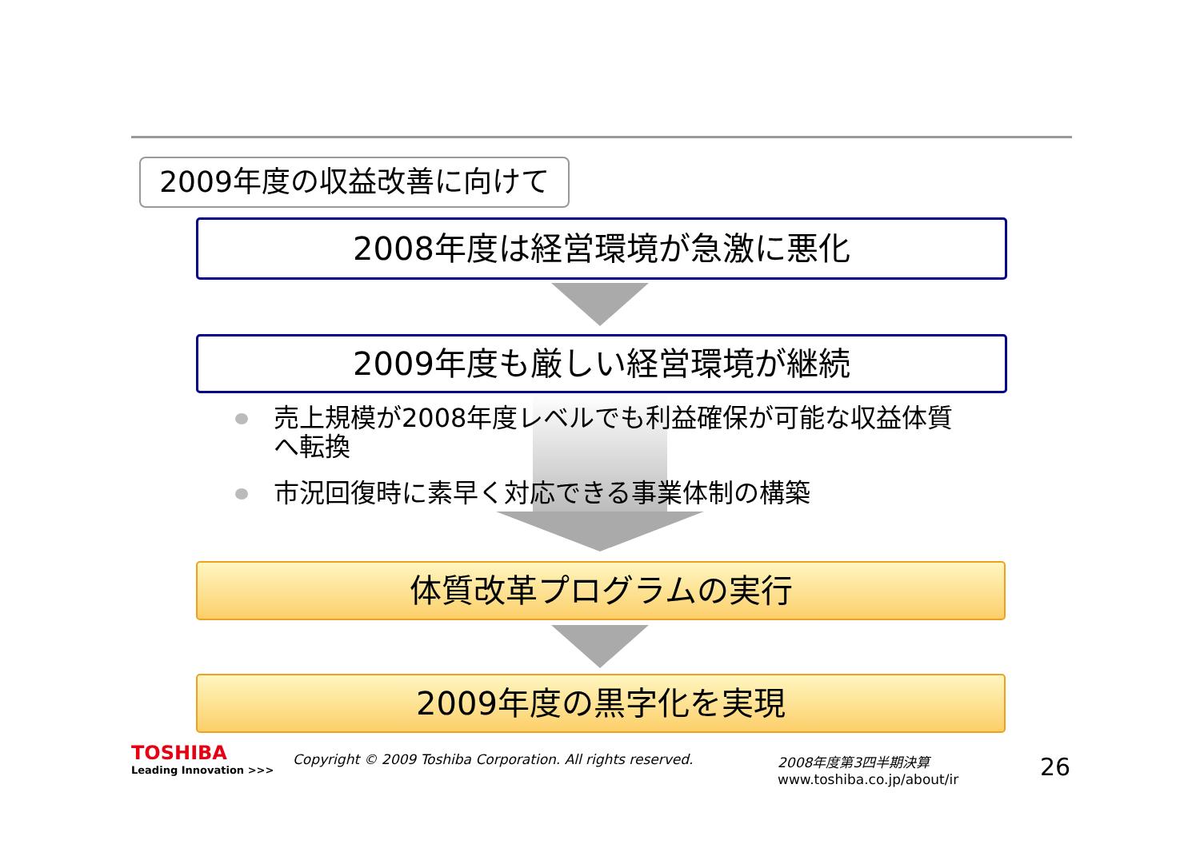2009年度の収益改善に向けて
2008年度は経営環境が急激に悪化
2009年度も厳しい経営環境が継続
売上規模が2008年度レベルでも利益確保が可能な収益体質へ転換
市況回復時に素早く対応できる事業体制の構築
体質改革プログラムの実行
2009年度の黒字化を実現
TOSHIBA
Leading Innovation >>>
Copyright © 2009 Toshiba Corporation. All rights reserved.
2008年度第3四半期決算
www.toshiba.co.jp/about/ir
26